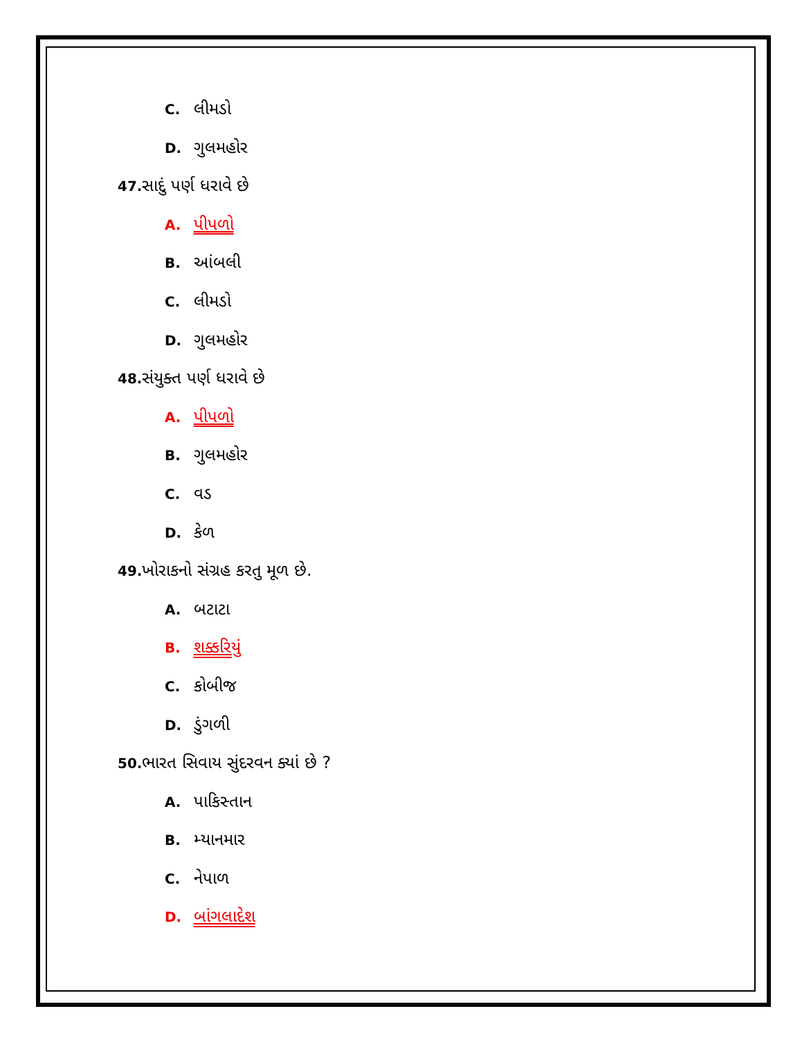C. લીમડો
D. ગુલમહોર
47. સાદું પર્ણ ધરાવે છે
A. પીપળો
B. આંબલી
C. લીમડો
D. ગુલમહોર
48. સંયુક્ત પર્ણ ધરાવે છે
A. પીપળો
B. ગુલમહોર
C. વડ
D. કેળ
49. ખોરાકનો સંગ્રહ કરતુ મૂળ છે.
A. બટાટા
B. શક્કરિયું
C. કોબીજ
D. ડુંગળી
50. ભારત સિવાય સુંદરવન ક્યાં છે ?
A. પાકિસ્તાન
B. મ્યાનમાર
C. નેપાળ
D. બાંગલાદેશ